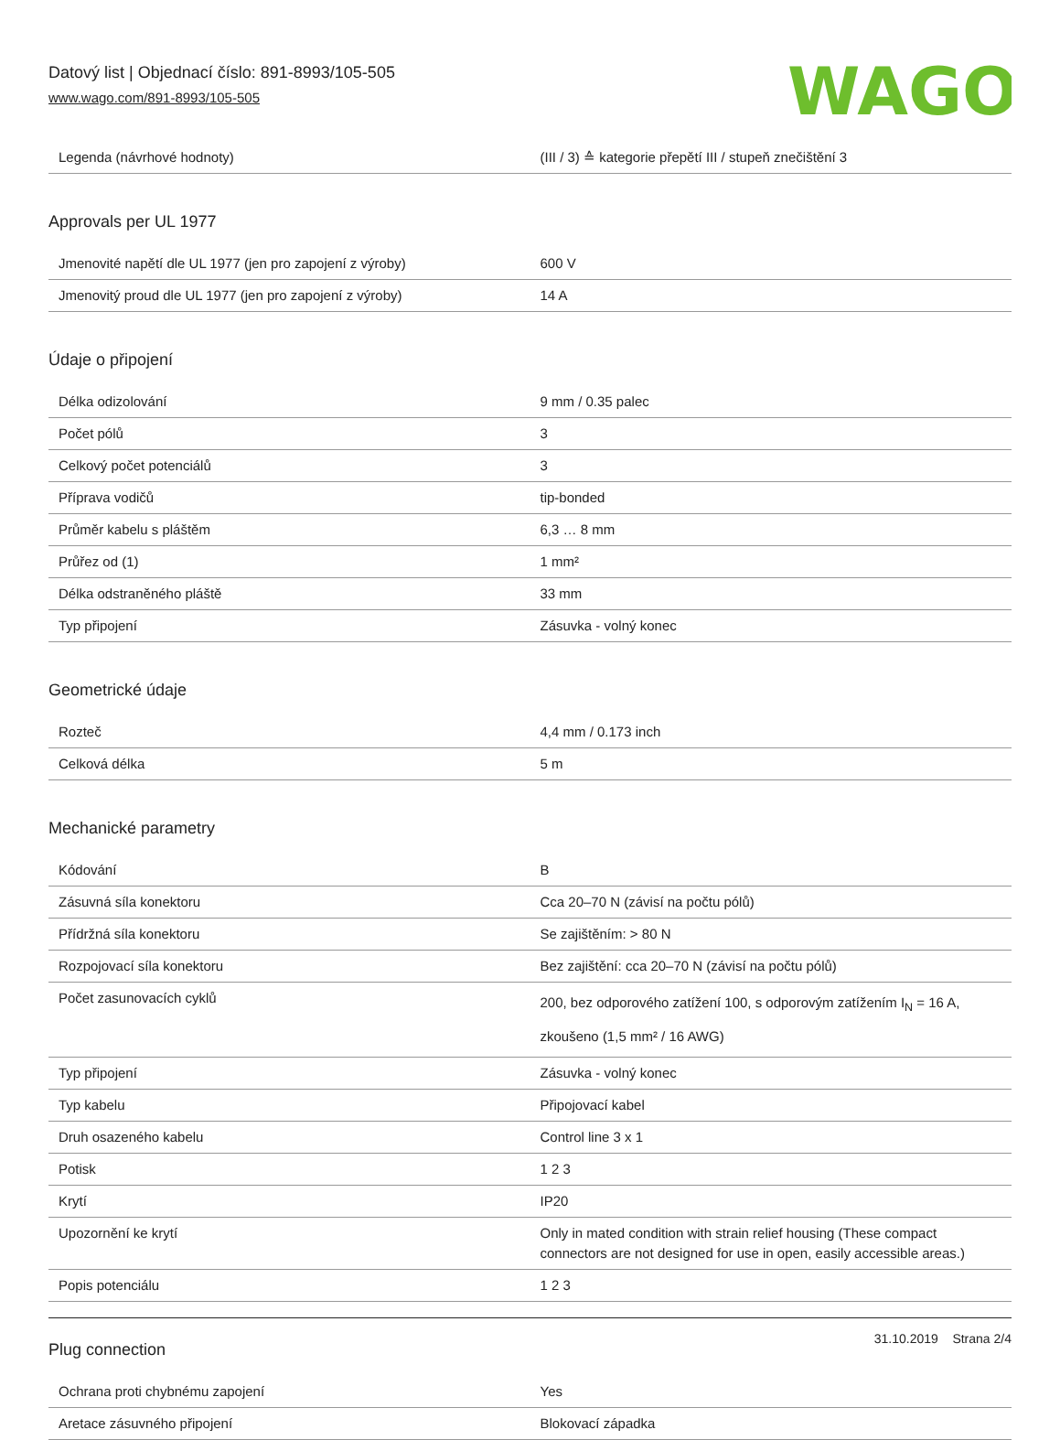Datový list | Objednací číslo: 891-8993/105-505
www.wago.com/891-8993/105-505
WAGO
| Legenda (návrhové hodnoty) | (III / 3) ≙ kategorie přepětí III / stupeň znečištění 3 |
Approvals per UL 1977
| Jmenovité napětí dle UL 1977 (jen pro zapojení z výroby) | 600 V |
| Jmenovitý proud dle UL 1977 (jen pro zapojení z výroby) | 14 A |
Údaje o připojení
| Délka odizolování | 9 mm / 0.35 palec |
| Počet pólů | 3 |
| Celkový počet potenciálů | 3 |
| Příprava vodičů | tip-bonded |
| Průměr kabelu s pláštěm | 6,3 … 8 mm |
| Průřez od (1) | 1 mm² |
| Délka odstraněného pláště | 33 mm |
| Typ připojení | Zásuvka - volný konec |
Geometrické údaje
| Rozteč | 4,4 mm / 0.173 inch |
| Celková délka | 5 m |
Mechanické parametry
| Kódování | B |
| Zásuvná síla konektoru | Cca 20–70 N (závisí na počtu pólů) |
| Přídržná síla konektoru | Se zajištěním: > 80 N |
| Rozpojovací síla konektoru | Bez zajištění: cca 20–70 N (závisí na počtu pólů) |
| Počet zasunovacích cyklů | 200, bez odporového zatížení 100, s odporovým zatížením I<sub>N</sub> = 16 A, zkoušeno (1,5 mm² / 16 AWG) |
| Typ připojení | Zásuvka - volný konec |
| Typ kabelu | Připojovací kabel |
| Druh osazeného kabelu | Control line 3 x 1 |
| Potisk | 1 2 3 |
| Krytí | IP20 |
| Upozornění ke krytí | Only in mated condition with strain relief housing (These compact connectors are not designed for use in open, easily accessible areas.) |
| Popis potenciálu | 1 2 3 |
Plug connection
| Ochrana proti chybnému zapojení | Yes |
| Aretace zásuvného připojení | Blokovací západka |
31.10.2019 Strana 2/4